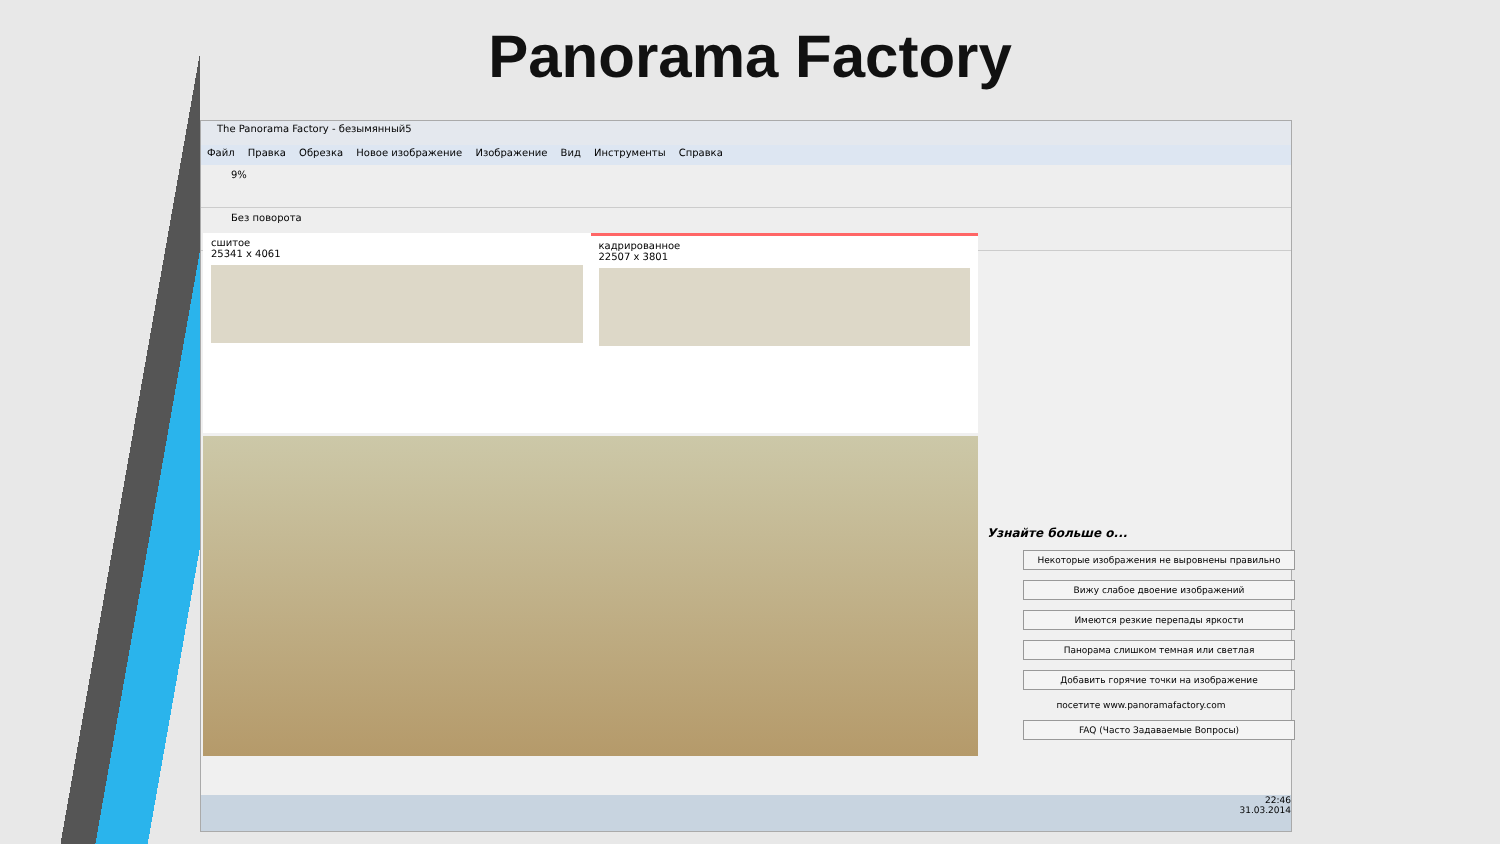Panorama Factory
The Panorama Factory - безымянный5
Файл Правка Обрезка Новое изображение Изображение Вид Инструменты Справка
9%
Без поворота
сшитое
25341 x 4061
кадрированное
22507 x 3801
Узнайте больше о...
Некоторые изображения не выровнены правильно
Вижу слабое двоение изображений
Имеются резкие перепады яркости
Панорама слишком темная или светлая
Добавить горячие точки на изображение
посетите www.panoramafactory.com
FAQ (Часто Задаваемые Вопросы)
22:46
31.03.2014